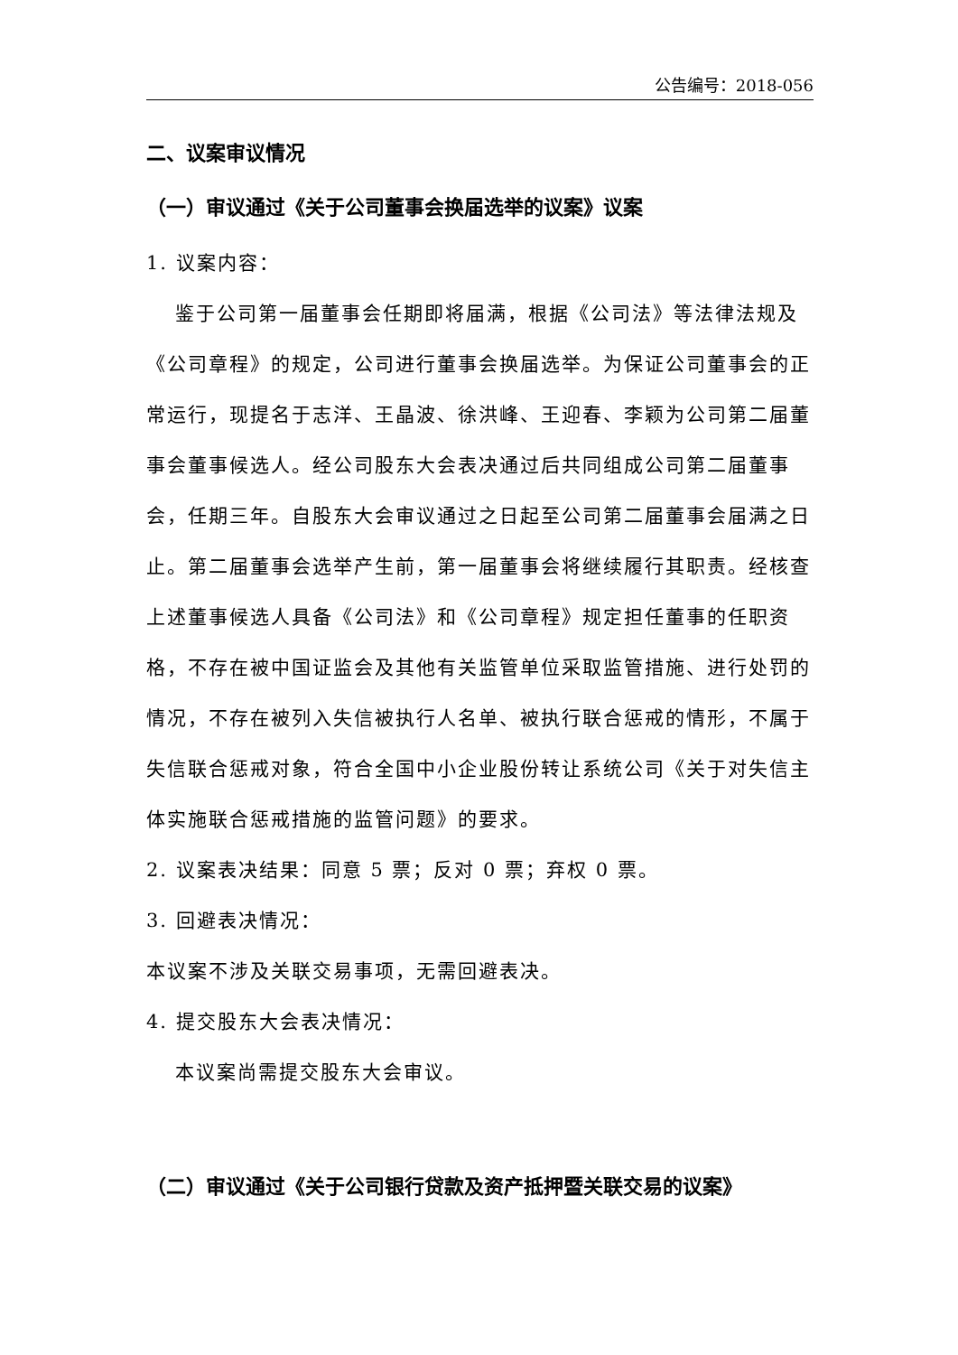公告编号：2018-056
二、议案审议情况
（一）审议通过《关于公司董事会换届选举的议案》议案
1. 议案内容：
鉴于公司第一届董事会任期即将届满，根据《公司法》等法律法规及《公司章程》的规定，公司进行董事会换届选举。为保证公司董事会的正常运行，现提名于志洋、王晶波、徐洪峰、王迎春、李颖为公司第二届董事会董事候选人。经公司股东大会表决通过后共同组成公司第二届董事会，任期三年。自股东大会审议通过之日起至公司第二届董事会届满之日止。第二届董事会选举产生前，第一届董事会将继续履行其职责。经核查上述董事候选人具备《公司法》和《公司章程》规定担任董事的任职资格，不存在被中国证监会及其他有关监管单位采取监管措施、进行处罚的情况，不存在被列入失信被执行人名单、被执行联合惩戒的情形，不属于失信联合惩戒对象，符合全国中小企业股份转让系统公司《关于对失信主体实施联合惩戒措施的监管问题》的要求。
2. 议案表决结果：同意 5 票；反对 0 票；弃权 0 票。
3. 回避表决情况：
本议案不涉及关联交易事项，无需回避表决。
4. 提交股东大会表决情况：
本议案尚需提交股东大会审议。
（二）审议通过《关于公司银行贷款及资产抵押暨关联交易的议案》